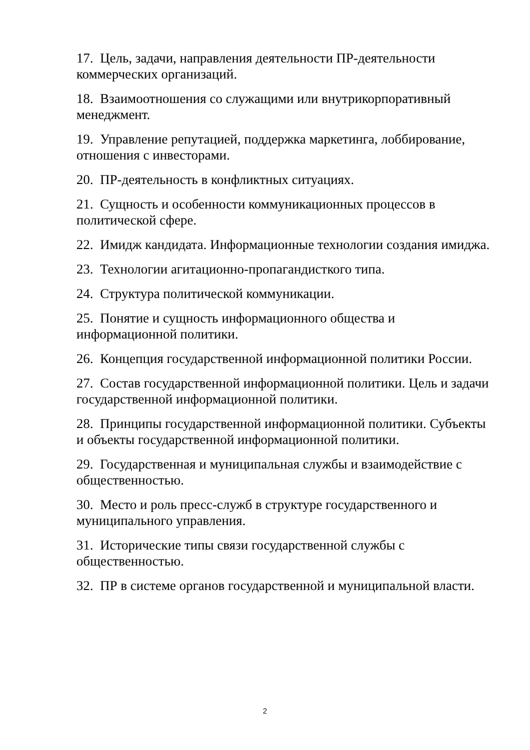17. Цель, задачи, направления деятельности ПР-деятельности коммерческих организаций.
18. Взаимоотношения со служащими или внутрикорпоративный менеджмент.
19. Управление репутацией, поддержка маркетинга, лоббирование, отношения с инвесторами.
20. ПР-деятельность в конфликтных ситуациях.
21. Сущность и особенности коммуникационных процессов в политической сфере.
22. Имидж кандидата. Информационные технологии создания имиджа.
23. Технологии агитационно-пропагандисткого типа.
24. Структура политической коммуникации.
25. Понятие и сущность информационного общества и информационной политики.
26. Концепция государственной информационной политики России.
27. Состав государственной информационной политики. Цель и задачи государственной информационной политики.
28. Принципы государственной информационной политики. Субъекты и объекты государственной информационной политики.
29. Государственная и муниципальная службы и взаимодействие с общественностью.
30. Место и роль пресс-служб в структуре государственного и муниципального управления.
31. Исторические типы связи государственной службы с общественностью.
32. ПР в системе органов государственной и муниципальной власти.
2